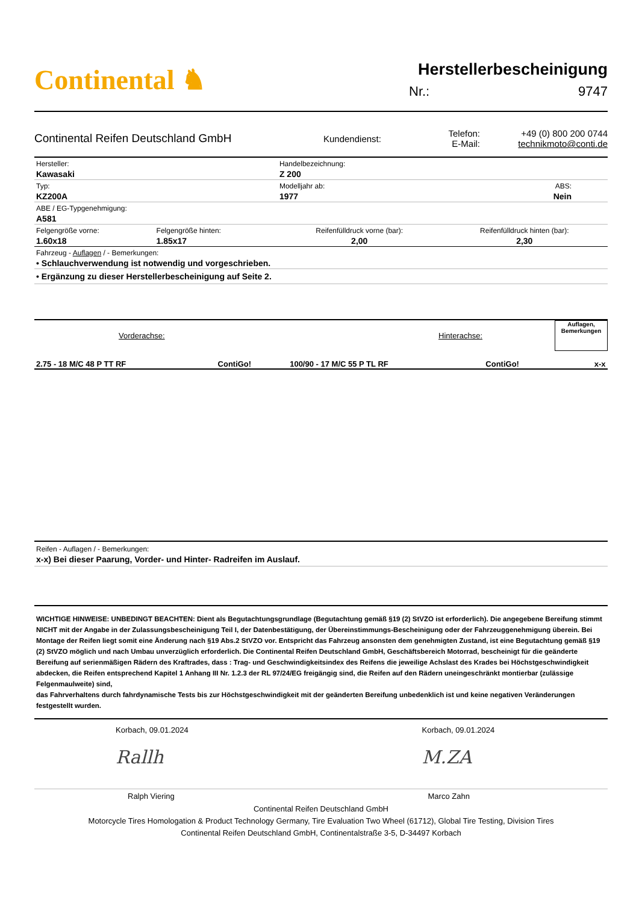Continental ♞
Herstellerbescheinigung
Nr.: 9747
Continental Reifen Deutschland GmbH
Kundendienst:
Telefon:
E-Mail:
+49 (0) 800 200 0744
technikmoto@conti.de
| Hersteller: Kawasaki | | Handelbezeichnung: Z 200 | |
| Typ: KZ200A | | Modelljahr ab: 1977 | ABS: Nein |
| ABE / EG-Typgenehmigung: A581 | | | |
| Felgengröße vorne: 1.60x18 | Felgengröße hinten: 1.85x17 | Reifenfülldruck vorne (bar): 2,00 | Reifenfülldruck hinten (bar): 2,30 |
| Fahrzeug - Auflagen / - Bemerkungen: • Schlauchverwendung ist notwendig und vorgeschrieben. | | | |
| • Ergänzung zu dieser Herstellerbescheinigung auf Seite 2. | | | |
| Vorderachse: | | Hinterachse: | | Auflagen, Bemerkungen |
| 2.75 - 18 M/C 48 P TT RF | ContiGo! | 100/90 - 17 M/C 55 P TL RF | ContiGo! | x-x |
Reifen - Auflagen / - Bemerkungen:
x-x) Bei dieser Paarung, Vorder- und Hinter- Radreifen im Auslauf.
WICHTIGE HINWEISE: UNBEDINGT BEACHTEN: Dient als Begutachtungsgrundlage (Begutachtung gemäß §19 (2) StVZO ist erforderlich). Die angegebene Bereifung stimmt NICHT mit der Angabe in der Zulassungsbescheinigung Teil I, der Datenbestätigung, der Übereinstimmungs-Bescheinigung oder der Fahrzeuggenehmigung überein. Bei Montage der Reifen liegt somit eine Änderung nach §19 Abs.2 StVZO vor. Entspricht das Fahrzeug ansonsten dem genehmigten Zustand, ist eine Begutachtung gemäß §19 (2) StVZO möglich und nach Umbau unverzüglich erforderlich. Die Continental Reifen Deutschland GmbH, Geschäftsbereich Motorrad, bescheinigt für die geänderte Bereifung auf serienmäßigen Rädern des Kraftrades, dass : Trag- und Geschwindigkeitsindex des Reifens die jeweilige Achslast des Krades bei Höchstgeschwindigkeit abdecken, die Reifen entsprechend Kapitel 1 Anhang III Nr. 1.2.3 der RL 97/24/EG freigängig sind, die Reifen auf den Rädern uneingeschränkt montierbar (zulässige Felgenmaulweite) sind,
das Fahrverhaltens durch fahrdynamische Tests bis zur Höchstgeschwindigkeit mit der geänderten Bereifung unbedenklich ist und keine negativen Veränderungen festgestellt wurden.
Korbach, 09.01.2024
Rallh
Korbach, 09.01.2024
M.ZA
Ralph Viering Marco Zahn
Continental Reifen Deutschland GmbH
Motorcycle Tires Homologation & Product Technology Germany, Tire Evaluation Two Wheel (61712), Global Tire Testing, Division Tires
Continental Reifen Deutschland GmbH, Continentalstraße 3-5, D-34497 Korbach